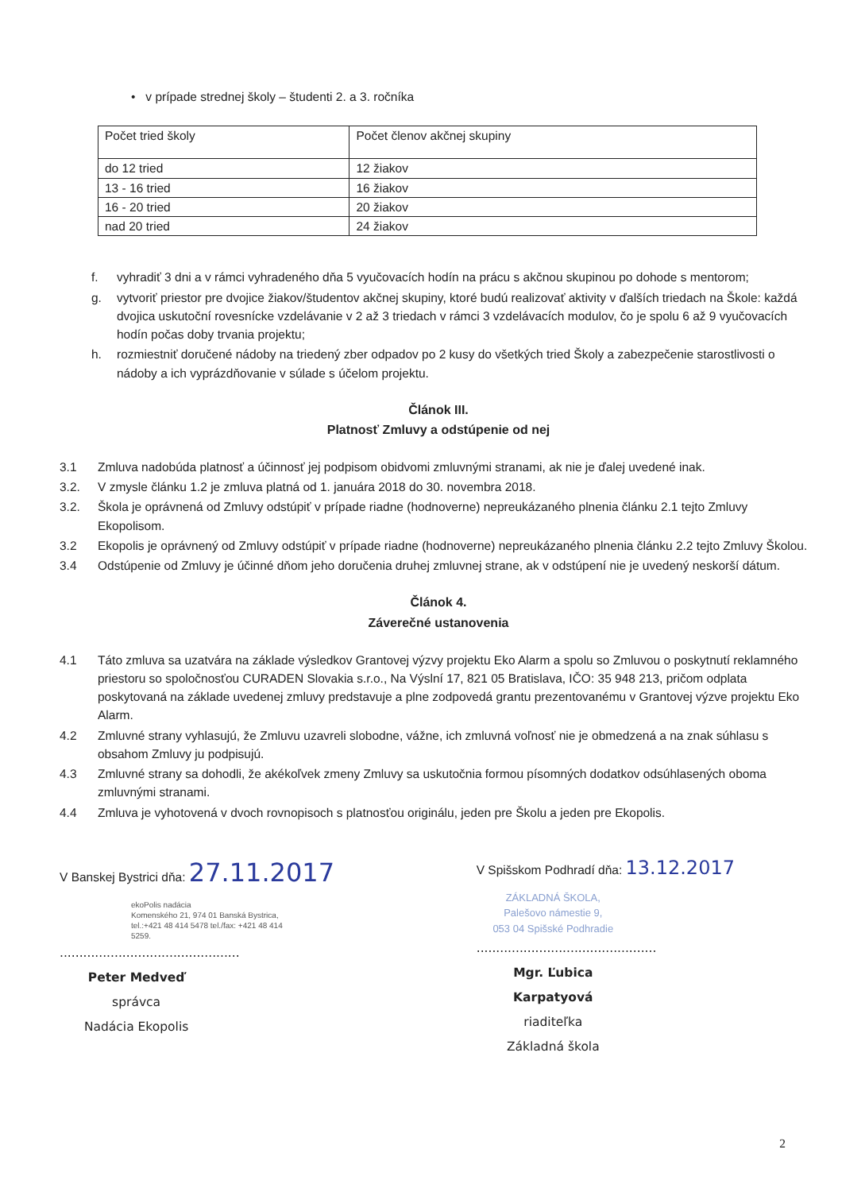• v prípade strednej školy – študenti 2. a 3. ročníka
| Počet tried školy | Počet členov akčnej skupiny |
| do 12 tried | 12 žiakov |
| 13 - 16 tried | 16 žiakov |
| 16 - 20 tried | 20 žiakov |
| nad 20 tried | 24 žiakov |
f. vyhradiť 3 dni a v rámci vyhradeného dňa 5 vyučovacích hodín na prácu s akčnou skupinou po dohode s mentorom;
g. vytvoriť priestor pre dvojice žiakov/študentov akčnej skupiny, ktoré budú realizovať aktivity v ďalších triedach na Škole: každá dvojica uskutoční rovesnícke vzdelávanie v 2 až 3 triedach v rámci 3 vzdelávacích modulov, čo je spolu 6 až 9 vyučovacích hodín počas doby trvania projektu;
h. rozmiestniť doručené nádoby na triedený zber odpadov po 2 kusy do všetkých tried Školy a zabezpečenie starostlivosti o nádoby a ich vyprázdňovanie v súlade s účelom projektu.
Článok III.
Platnosť Zmluvy a odstúpenie od nej
3.1 Zmluva nadobúda platnosť a účinnosť jej podpisom obidvomi zmluvnými stranami, ak nie je ďalej uvedené inak.
3.2. V zmysle článku 1.2 je zmluva platná od 1. januára 2018 do 30. novembra 2018.
3.2. Škola je oprávnená od Zmluvy odstúpiť v prípade riadne (hodnoverne) nepreukázaného plnenia článku 2.1 tejto Zmluvy Ekopolisom.
3.2 Ekopolis je oprávnený od Zmluvy odstúpiť v prípade riadne (hodnoverne) nepreukázaného plnenia článku 2.2 tejto Zmluvy Školou.
3.4 Odstúpenie od Zmluvy je účinné dňom jeho doručenia druhej zmluvnej strane, ak v odstúpení nie je uvedený neskorší dátum.
Článok 4.
Záverečné ustanovenia
4.1 Táto zmluva sa uzatvára na základe výsledkov Grantovej výzvy projektu Eko Alarm a spolu so Zmluvou o poskytnutí reklamného priestoru so spoločnosťou CURADEN Slovakia s.r.o., Na Výslní 17, 821 05 Bratislava, IČO: 35 948 213, pričom odplata poskytovaná na základe uvedenej zmluvy predstavuje a plne zodpovedá grantu prezentovanému v Grantovej výzve projektu Eko Alarm.
4.2 Zmluvné strany vyhlasujú, že Zmluvu uzavreli slobodne, vážne, ich zmluvná voľnosť nie je obmedzená a na znak súhlasu s obsahom Zmluvy ju podpisujú.
4.3 Zmluvné strany sa dohodli, že akékoľvek zmeny Zmluvy sa uskutočnia formou písomných dodatkov odsúhlasených oboma zmluvnými stranami.
4.4 Zmluva je vyhotovená v dvoch rovnopisoch s platnosťou originálu, jeden pre Školu a jeden pre Ekopolis.
V Banskej Bystrici dňa: 27.11.2017
ekoPolis nadácia
Komenského 21, 974 01 Banská Bystrica, tel.:+421 48 414 5478 tel./fax: +421 48 414 5259.
..............................................
Peter Medveď
správca
Nadácia Ekopolis
V Spišskom Podhradí dňa: 13.12.2017
ZÁKLADNÁ ŠKOLA,
Palešovo námestie 9,
053 04 Spišské Podhradie
..............................................
Mgr. Ľubica Karpatyová
riaditeľka
Základná škola
2